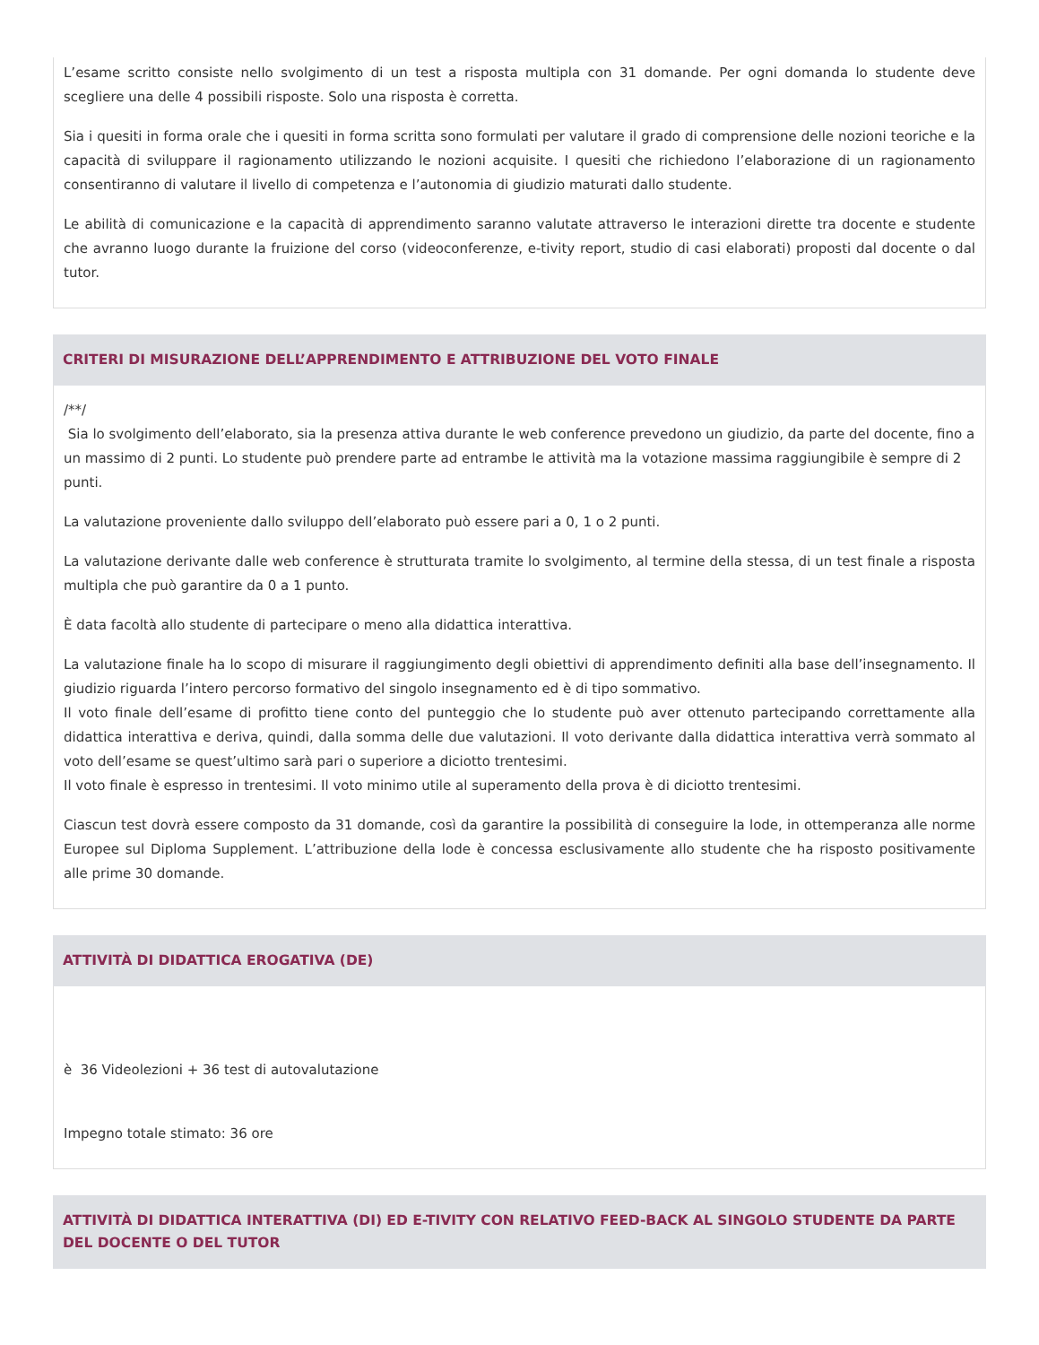L’esame scritto consiste nello svolgimento di un test a risposta multipla con 31 domande. Per ogni domanda lo studente deve scegliere una delle 4 possibili risposte. Solo una risposta è corretta.
Sia i quesiti in forma orale che i quesiti in forma scritta sono formulati per valutare il grado di comprensione delle nozioni teoriche e la capacità di sviluppare il ragionamento utilizzando le nozioni acquisite. I quesiti che richiedono l’elaborazione di un ragionamento consentiranno di valutare il livello di competenza e l’autonomia di giudizio maturati dallo studente.
Le abilità di comunicazione e la capacità di apprendimento saranno valutate attraverso le interazioni dirette tra docente e studente che avranno luogo durante la fruizione del corso (videoconferenze, e-tivity report, studio di casi elaborati) proposti dal docente o dal tutor.
CRITERI DI MISURAZIONE DELL’APPRENDIMENTO E ATTRIBUZIONE DEL VOTO FINALE
/**/
Sia lo svolgimento dell’elaborato, sia la presenza attiva durante le web conference prevedono un giudizio, da parte del docente, fino a un massimo di 2 punti. Lo studente può prendere parte ad entrambe le attività ma la votazione massima raggiungibile è sempre di 2 punti.
La valutazione proveniente dallo sviluppo dell’elaborato può essere pari a 0, 1 o 2 punti.
La valutazione derivante dalle web conference è strutturata tramite lo svolgimento, al termine della stessa, di un test finale a risposta multipla che può garantire da 0 a 1 punto.
È data facoltà allo studente di partecipare o meno alla didattica interattiva.
La valutazione finale ha lo scopo di misurare il raggiungimento degli obiettivi di apprendimento definiti alla base dell’insegnamento. Il giudizio riguarda l’intero percorso formativo del singolo insegnamento ed è di tipo sommativo.
Il voto finale dell’esame di profitto tiene conto del punteggio che lo studente può aver ottenuto partecipando correttamente alla didattica interattiva e deriva, quindi, dalla somma delle due valutazioni. Il voto derivante dalla didattica interattiva verrà sommato al voto dell’esame se quest’ultimo sarà pari o superiore a diciotto trentesimi.
Il voto finale è espresso in trentesimi. Il voto minimo utile al superamento della prova è di diciotto trentesimi.
Ciascun test dovrà essere composto da 31 domande, così da garantire la possibilità di conseguire la lode, in ottemperanza alle norme Europee sul Diploma Supplement. L’attribuzione della lode è concessa esclusivamente allo studente che ha risposto positivamente alle prime 30 domande.
ATTIVITÀ DI DIDATTICA EROGATIVA (DE)
è 36 Videolezioni + 36 test di autovalutazione
Impegno totale stimato: 36 ore
ATTIVITÀ DI DIDATTICA INTERATTIVA (DI) ED E-TIVITY CON RELATIVO FEED-BACK AL SINGOLO STUDENTE DA PARTE DEL DOCENTE O DEL TUTOR